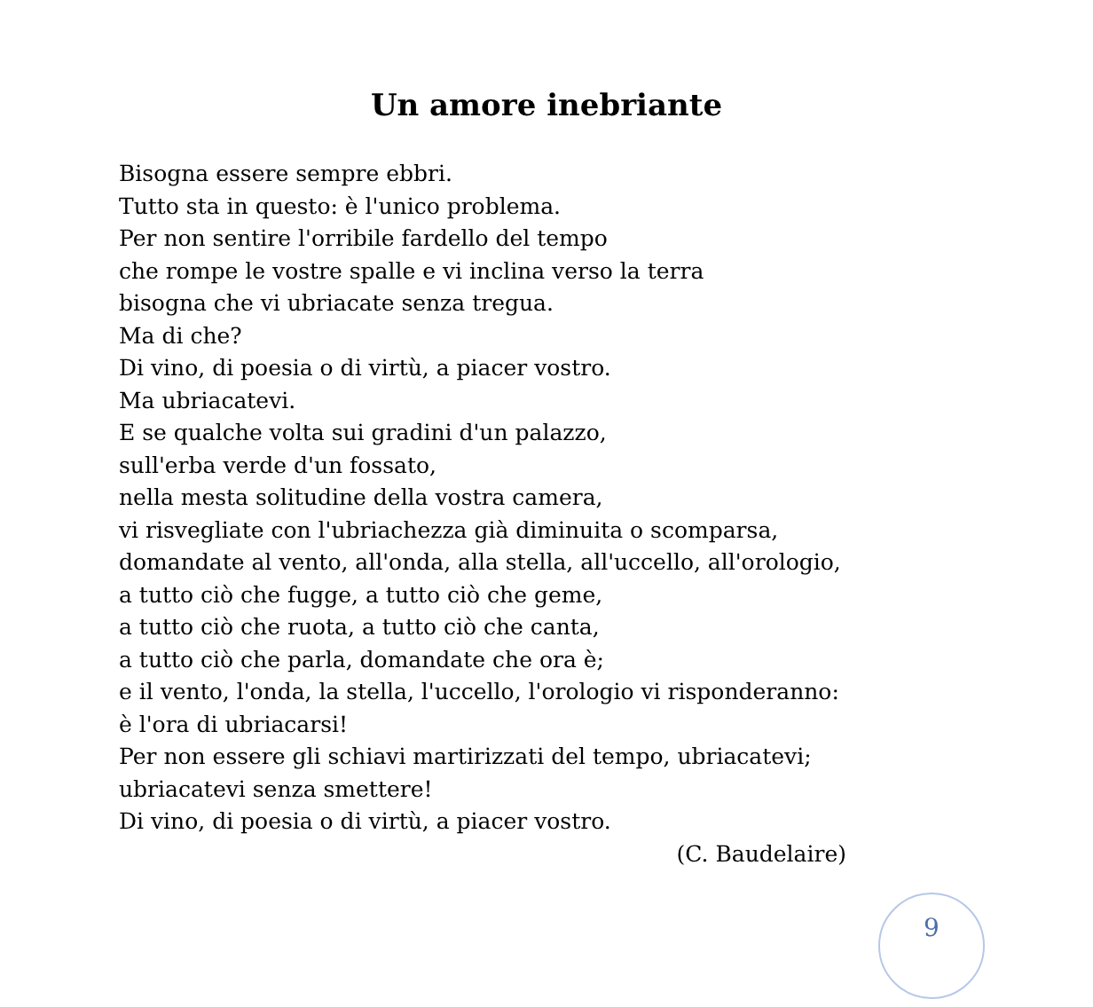Un amore inebriante
Bisogna essere sempre ebbri.
Tutto sta in questo: è l'unico problema.
Per non sentire l'orribile fardello del tempo
che rompe le vostre spalle e vi inclina verso la terra
bisogna che vi ubriacate senza tregua.
Ma di che?
Di vino, di poesia o di virtù, a piacer vostro.
Ma ubriacatevi.
E se qualche volta sui gradini d'un palazzo,
sull'erba verde d'un fossato,
nella mesta solitudine della vostra camera,
vi risvegliate con l'ubriachezza già diminuita o scomparsa,
domandate al vento, all'onda, alla stella, all'uccello, all'orologio,
a tutto ciò che fugge, a tutto ciò che geme,
a tutto ciò che ruota, a tutto ciò che canta,
a tutto ciò che parla, domandate che ora è;
e il vento, l'onda, la stella, l'uccello, l'orologio vi risponderanno:
è l'ora di ubriacarsi!
Per non essere gli schiavi martirizzati del tempo, ubriacatevi;
ubriacatevi senza smettere!
Di vino, di poesia o di virtù, a piacer vostro.
(C. Baudelaire)
9